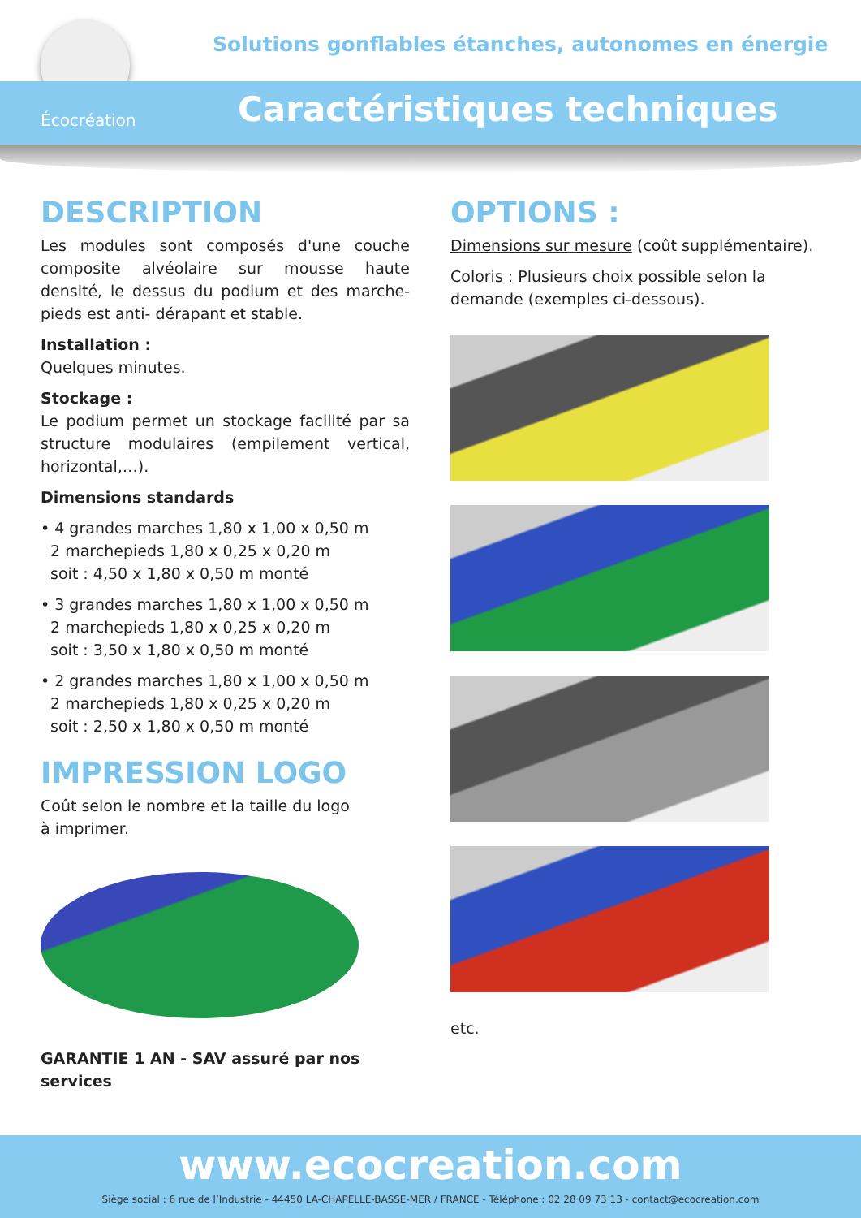Solutions gonflables étanches, autonomes en énergie
Écocréation Caractéristiques techniques
DESCRIPTION
Les modules sont composés d'une couche composite alvéolaire sur mousse haute densité, le dessus du podium et des marche-pieds est anti- dérapant et stable.
Installation :
Quelques minutes.
Stockage :
Le podium permet un stockage facilité par sa structure modulaires (empilement vertical, horizontal,…).
Dimensions standards
• 4 grandes marches 1,80 x 1,00 x 0,50 m
2 marchepieds 1,80 x 0,25 x 0,20 m
soit : 4,50 x 1,80 x 0,50 m monté
• 3 grandes marches 1,80 x 1,00 x 0,50 m
2 marchepieds 1,80 x 0,25 x 0,20 m
soit : 3,50 x 1,80 x 0,50 m monté
• 2 grandes marches 1,80 x 1,00 x 0,50 m
2 marchepieds 1,80 x 0,25 x 0,20 m
soit : 2,50 x 1,80 x 0,50 m monté
IMPRESSION LOGO
Coût selon le nombre et la taille du logo
à imprimer.
GARANTIE 1 AN - SAV assuré par nos services
OPTIONS :
Dimensions sur mesure (coût supplémentaire).
Coloris : Plusieurs choix possible selon la demande (exemples ci-dessous).
etc.
www.ecocreation.com
Siège social : 6 rue de l’Industrie - 44450 LA-CHAPELLE-BASSE-MER / FRANCE - Téléphone : 02 28 09 73 13 - contact@ecocreation.com